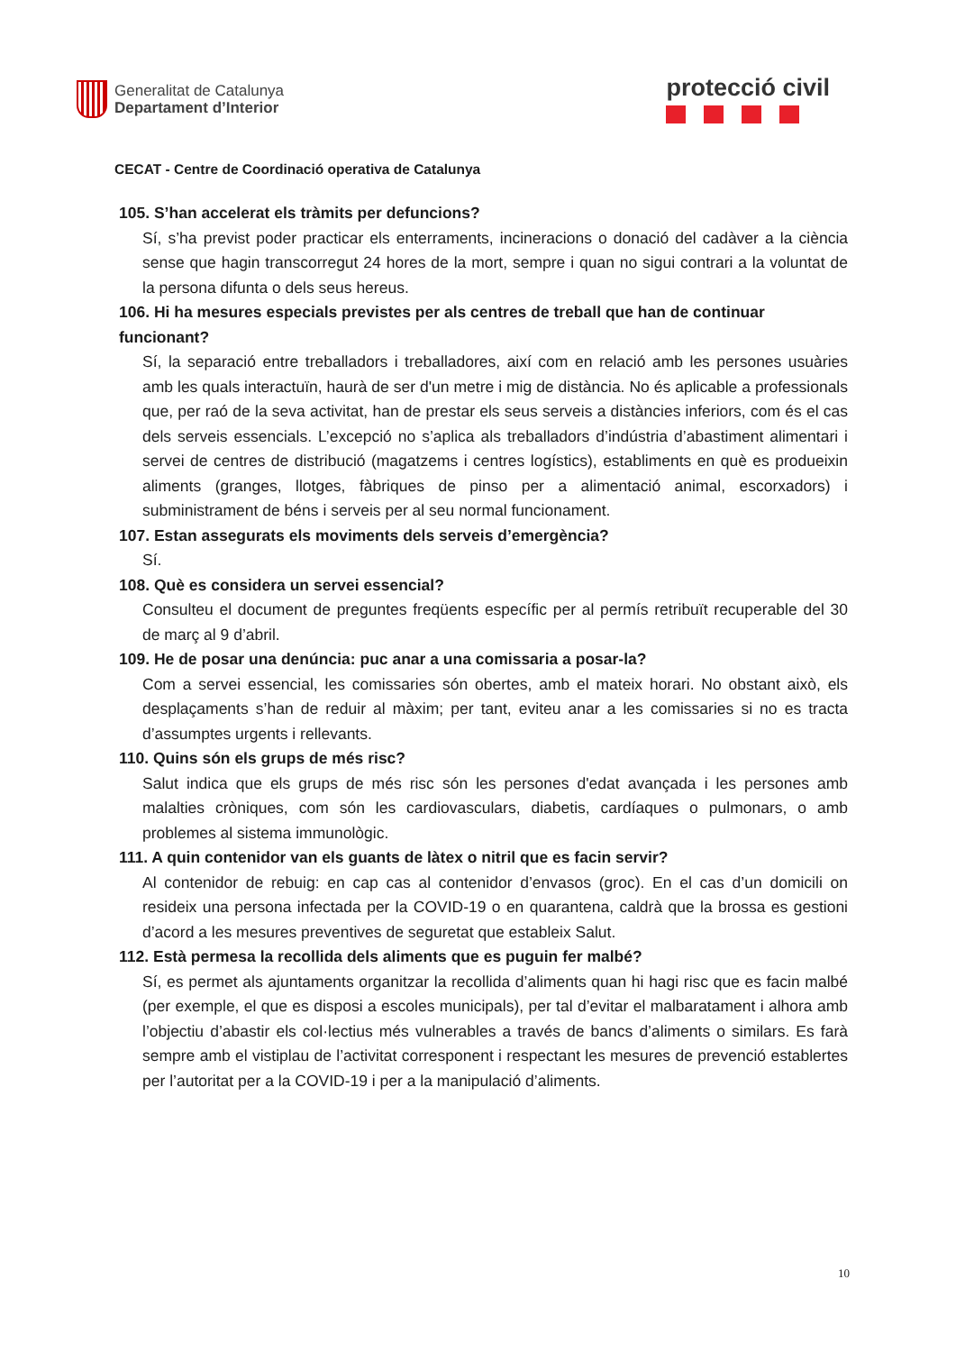Generalitat de Catalunya
Departament d’Interior
protecció civil
CECAT - Centre de Coordinació operativa de Catalunya
105. S’han accelerat els tràmits per defuncions?
Sí, s’ha previst poder practicar els enterraments, incineracions o donació del cadàver a la ciència sense que hagin transcorregut 24 hores de la mort, sempre i quan no sigui contrari a la voluntat de la persona difunta o dels seus hereus.
106. Hi ha mesures especials previstes per als centres de treball que han de continuar funcionant?
Sí, la separació entre treballadors i treballadores, així com en relació amb les persones usuàries amb les quals interactuïn, haurà de ser d'un metre i mig de distància. No és aplicable a professionals que, per raó de la seva activitat, han de prestar els seus serveis a distàncies inferiors, com és el cas dels serveis essencials. L’excepció no s’aplica als treballadors d’indústria d’abastiment alimentari i servei de centres de distribució (magatzems i centres logístics), establiments en què es produeixin aliments (granges, llotges, fàbriques de pinso per a alimentació animal, escorxadors) i subministrament de béns i serveis per al seu normal funcionament.
107. Estan assegurats els moviments dels serveis d’emergència?
Sí.
108. Què es considera un servei essencial?
Consulteu el document de preguntes freqüents específic per al permís retribuït recuperable del 30 de març al 9 d’abril.
109. He de posar una denúncia: puc anar a una comissaria a posar-la?
Com a servei essencial, les comissaries són obertes, amb el mateix horari. No obstant això, els desplaçaments s’han de reduir al màxim; per tant, eviteu anar a les comissaries si no es tracta d’assumptes urgents i rellevants.
110. Quins són els grups de més risc?
Salut indica que els grups de més risc són les persones d'edat avançada i les persones amb malalties cròniques, com són les cardiovasculars, diabetis, cardíaques o pulmonars, o amb problemes al sistema immunològic.
111. A quin contenidor van els guants de làtex o nitril que es facin servir?
Al contenidor de rebuig: en cap cas al contenidor d’envasos (groc). En el cas d’un domicili on resideix una persona infectada per la COVID-19 o en quarantena, caldrà que la brossa es gestioni d’acord a les mesures preventives de seguretat que estableix Salut.
112. Està permesa la recollida dels aliments que es puguin fer malbé?
Sí, es permet als ajuntaments organitzar la recollida d’aliments quan hi hagi risc que es facin malbé (per exemple, el que es disposi a escoles municipals), per tal d’evitar el malbaratament i alhora amb l’objectiu d’abastir els col·lectius més vulnerables a través de bancs d’aliments o similars. Es farà sempre amb el vistiplau de l’activitat corresponent i respectant les mesures de prevenció establertes per l’autoritat per a la COVID-19 i per a la manipulació d’aliments.
10